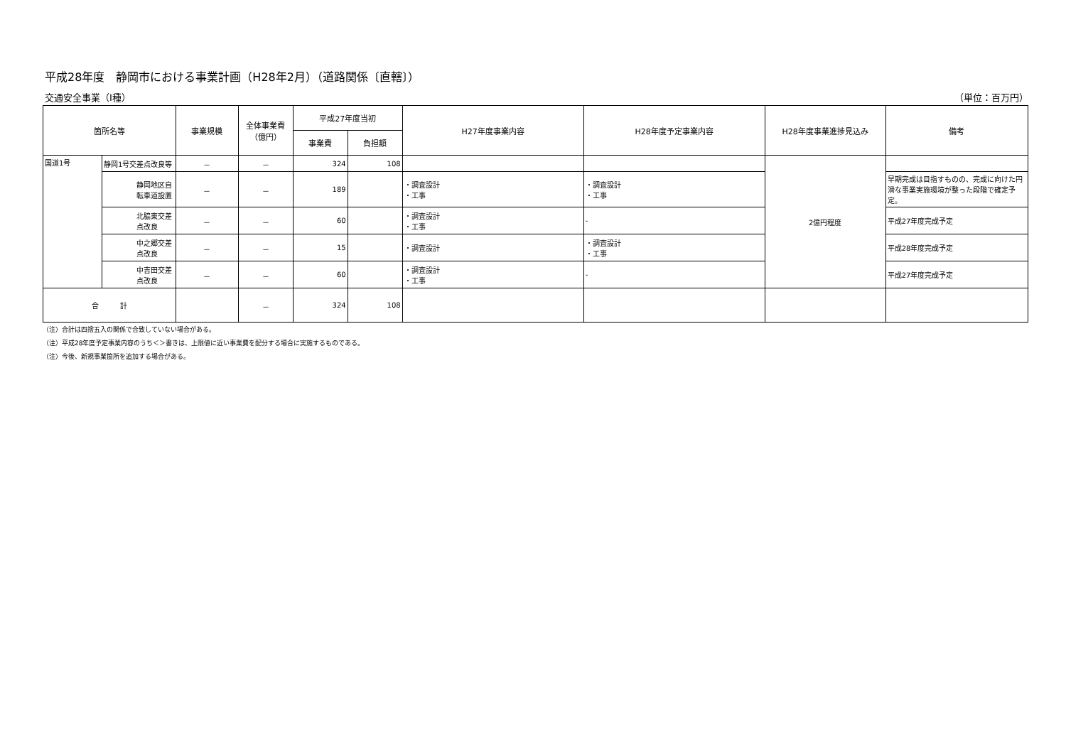平成28年度　静岡市における事業計画（H28年2月）（道路関係〔直轄〕）
交通安全事業（Ⅰ種） （単位：百万円）
| 箇所名等 | | 事業規模 | 全体事業費 （億円） | 平成27年度当初 | | H27年度事業内容 | H28年度予定事業内容 | H28年度事業進捗見込み | 備考 |
| --- | --- | --- | --- | --- | --- | --- | --- | --- | --- |
| | | | | 事業費 | 負担額 | | | | |
| 国道1号 | 静岡1号交差点改良等 | － | － | 324 | 108 | | | 2億円程度 | |
| | 静岡地区自転車道設置 | － | － | 189 | | ・調査設計 ・工事 | ・調査設計 ・工事 | | 早期完成は目指すものの、完成に向けた円滑な事業実施環境が整った段階で確定予定。 |
| | 北脇東交差点改良 | － | － | 60 | | ・調査設計 ・工事 | - | | 平成27年度完成予定 |
| | 中之郷交差点改良 | － | － | 15 | | ・調査設計 | ・調査設計 ・工事 | | 平成28年度完成予定 |
| | 中吉田交差点改良 | － | － | 60 | | ・調査設計 ・工事 | - | | 平成27年度完成予定 |
| 合 計 | | | － | 324 | 108 | | | | |
（注）合計は四捨五入の関係で合致していない場合がある。
（注）平成28年度予定事業内容のうち＜＞書きは、上限値に近い事業費を配分する場合に実施するものである。
（注）今後、新規事業箇所を追加する場合がある。